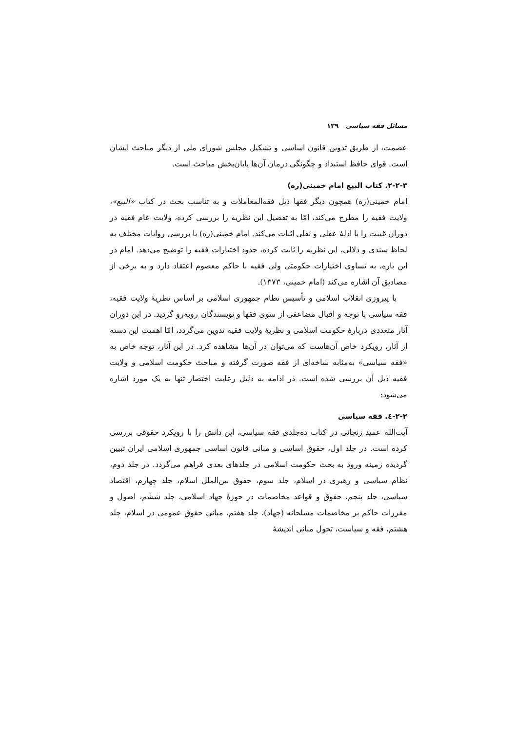مسائل فقه سیاسی ۱۳۹
عصمت، از طریق تدوین قانون اساسی و تشکیل مجلس شورای ملی از دیگر مباحث ایشان است. قوای حافظ استبداد و چگونگی درمان آن‌ها پایان‌بخش مباحث است.
۲-۲-۳. کتاب البیع امام خمینی(ره)
امام خمینی(ره) همچون دیگر فقها ذیل فقه‌المعاملات و به تناسب بحث در کتاب «البیع»، ولایت فقیه را مطرح می‌کند، امّا به تفصیل این نظریه را بررسی کرده، ولایت عام فقیه در دوران غیبت را با ادلهٔ عقلی و نقلی اثبات می‌کند. امام خمینی(ره) با بررسی روایات مختلف به لحاظ سندی و دلالی، این نظریه را ثابت کرده، حدود اختیارات فقیه را توضیح می‌دهد. امام در این باره، به تساوی اختیارات حکومتی ولی فقیه با حاکم معصوم اعتقاد دارد و به برخی از مصادیق آن اشاره می‌کند (امام خمینی، ۱۳۷۳).
با پیروزی انقلاب اسلامی و تأسیس نظام جمهوری اسلامی بر اساس نظریهٔ ولایت فقیه، فقه سیاسی با توجه و اقبال مضاعفی از سوی فقها و نویسندگان روبه‌رو گردید. در این دوران آثار متعددی دربارهٔ حکومت اسلامی و نظریهٔ ولایت فقیه تدوین می‌گردد، امّا اهمیت این دسته از آثار، رویکرد خاص آن‌هاست که می‌توان در آن‌ها مشاهده کرد. در این آثار، توجه خاص به «فقه سیاسی» به‌مثابه شاخه‌ای از فقه صورت گرفته و مباحث حکومت اسلامی و ولایت فقیه ذیل آن بررسی شده است. در ادامه به دلیل رعایت اختصار تنها به یک مورد اشاره می‌شود:
۲-۲-٤. فقه سیاسی
آیت‌الله عمید زنجانی در کتاب ده‌جلدی فقه سیاسی، این دانش را با رویکرد حقوقی بررسی کرده است. در جلد اول، حقوق اساسی و مبانی قانون اساسی جمهوری اسلامی ایران تبیین گردیده زمینه ورود به بحث حکومت اسلامی در جلدهای بعدی فراهم می‌گردد. در جلد دوم، نظام سیاسی و رهبری در اسلام، جلد سوم، حقوق بین‌الملل اسلام، جلد چهارم، اقتصاد سیاسی، جلد پنجم، حقوق و قواعد مخاصمات در حوزهٔ جهاد اسلامی، جلد ششم، اصول و مقررات حاکم بر مخاصمات مسلحانه (جهاد)، جلد هفتم، مبانی حقوق عمومی در اسلام، جلد هشتم، فقه و سیاست، تحول مبانی اندیشهٔ